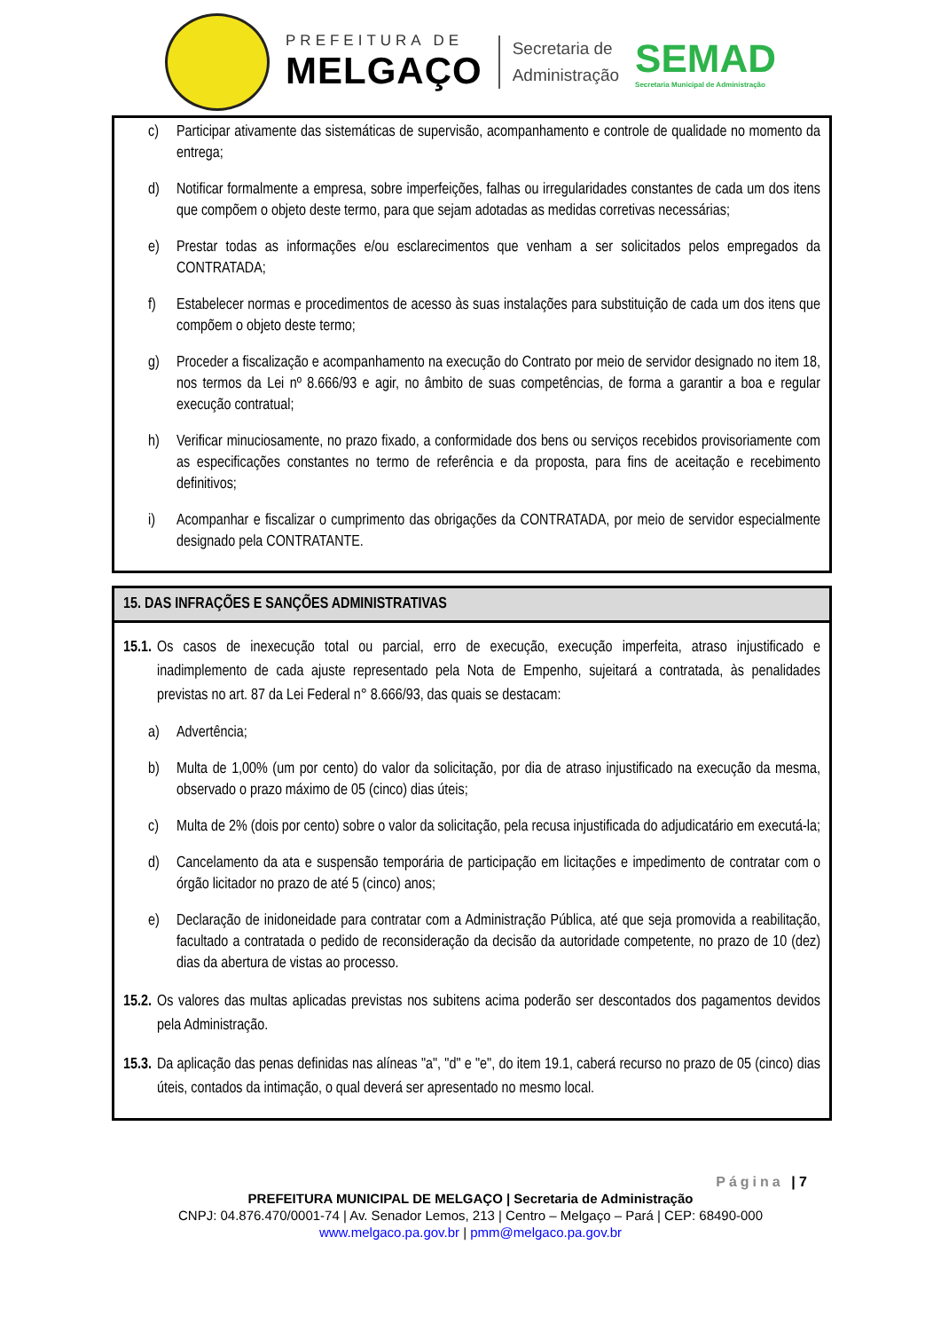PREFEITURA DE
MELGAÇO
Secretaria de
Administração
SEMAD
Secretaria Municipal de Administração
c) Participar ativamente das sistemáticas de supervisão, acompanhamento e controle de qualidade no momento da entrega;
d) Notificar formalmente a empresa, sobre imperfeições, falhas ou irregularidades constantes de cada um dos itens que compõem o objeto deste termo, para que sejam adotadas as medidas corretivas necessárias;
e) Prestar todas as informações e/ou esclarecimentos que venham a ser solicitados pelos empregados da CONTRATADA;
f) Estabelecer normas e procedimentos de acesso às suas instalações para substituição de cada um dos itens que compõem o objeto deste termo;
g) Proceder a fiscalização e acompanhamento na execução do Contrato por meio de servidor designado no item 18, nos termos da Lei nº 8.666/93 e agir, no âmbito de suas competências, de forma a garantir a boa e regular execução contratual;
h) Verificar minuciosamente, no prazo fixado, a conformidade dos bens ou serviços recebidos provisoriamente com as especificações constantes no termo de referência e da proposta, para fins de aceitação e recebimento definitivos;
i) Acompanhar e fiscalizar o cumprimento das obrigações da CONTRATADA, por meio de servidor especialmente designado pela CONTRATANTE.
15. DAS INFRAÇÕES E SANÇÕES ADMINISTRATIVAS
15.1. Os casos de inexecução total ou parcial, erro de execução, execução imperfeita, atraso injustificado e inadimplemento de cada ajuste representado pela Nota de Empenho, sujeitará a contratada, às penalidades previstas no art. 87 da Lei Federal n° 8.666/93, das quais se destacam:
a) Advertência;
b) Multa de 1,00% (um por cento) do valor da solicitação, por dia de atraso injustificado na execução da mesma, observado o prazo máximo de 05 (cinco) dias úteis;
c) Multa de 2% (dois por cento) sobre o valor da solicitação, pela recusa injustificada do adjudicatário em executá-la;
d) Cancelamento da ata e suspensão temporária de participação em licitações e impedimento de contratar com o órgão licitador no prazo de até 5 (cinco) anos;
e) Declaração de inidoneidade para contratar com a Administração Pública, até que seja promovida a reabilitação, facultado a contratada o pedido de reconsideração da decisão da autoridade competente, no prazo de 10 (dez) dias da abertura de vistas ao processo.
15.2. Os valores das multas aplicadas previstas nos subitens acima poderão ser descontados dos pagamentos devidos pela Administração.
15.3. Da aplicação das penas definidas nas alíneas "a", "d" e "e", do item 19.1, caberá recurso no prazo de 05 (cinco) dias úteis, contados da intimação, o qual deverá ser apresentado no mesmo local.
Página | 7
PREFEITURA MUNICIPAL DE MELGAÇO | Secretaria de Administração
CNPJ: 04.876.470/0001-74 | Av. Senador Lemos, 213 | Centro – Melgaço – Pará | CEP: 68490-000
www.melgaco.pa.gov.br | pmm@melgaco.pa.gov.br